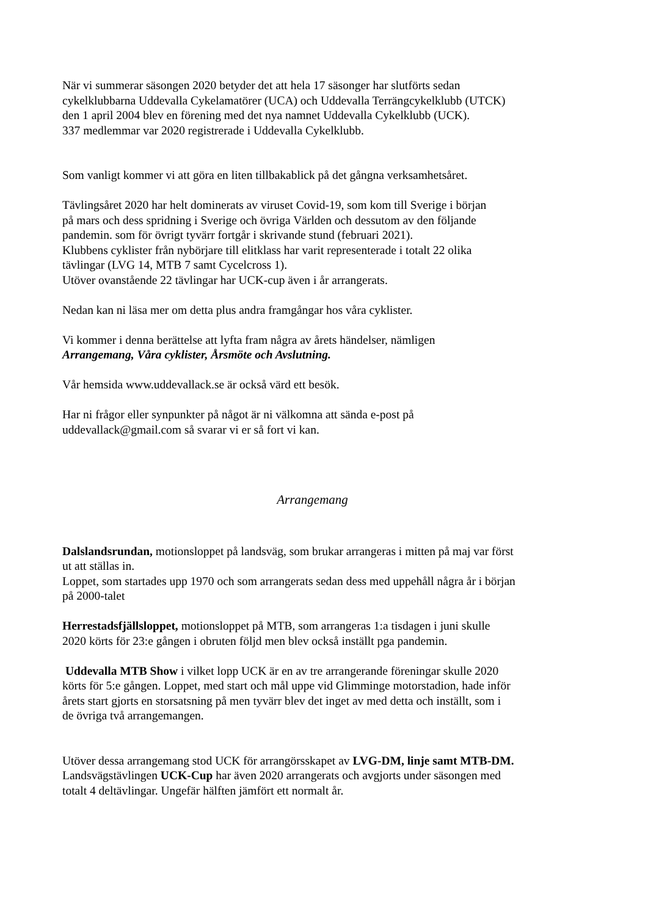När vi summerar säsongen 2020 betyder det att hela 17 säsonger har slutförts sedan
cykelklubbarna Uddevalla Cykelamatörer (UCA) och Uddevalla Terrängcykelklubb (UTCK)
den 1 april 2004 blev en förening med det nya namnet Uddevalla Cykelklubb (UCK).
337 medlemmar var 2020 registrerade i Uddevalla Cykelklubb.
Som vanligt kommer vi att göra en liten tillbakablick på det gångna verksamhetsåret.
Tävlingsåret 2020 har helt dominerats av viruset Covid-19, som kom till Sverige i början
på mars och dess spridning i Sverige och övriga Världen och dessutom av den följande
pandemin. som för övrigt tyvärr fortgår i skrivande stund (februari 2021).
Klubbens cyklister från nybörjare till elitklass har varit representerade i totalt 22 olika
tävlingar (LVG 14, MTB 7 samt Cycelcross 1).
Utöver ovanstående 22 tävlingar har UCK-cup även i år arrangerats.
Nedan kan ni läsa mer om detta plus andra framgångar hos våra cyklister.
Vi kommer i denna berättelse att lyfta fram några av årets händelser, nämligen
Arrangemang, Våra cyklister, Årsmöte och Avslutning.
Vår hemsida www.uddevallack.se är också värd ett besök.
Har ni frågor eller synpunkter på något är ni välkomna att sända e-post på
uddevallack@gmail.com så svarar vi er så fort vi kan.
Arrangemang
Dalslandsrundan, motionsloppet på landsväg, som brukar arrangeras i mitten på maj var först
ut att ställas in.
Loppet, som startades upp 1970 och som arrangerats sedan dess med uppehåll några år i början
på 2000-talet
Herrestadsfjällsloppet, motionsloppet på MTB, som arrangeras 1:a tisdagen i juni skulle
2020 körts för 23:e gången i obruten följd men blev också inställt pga pandemin.
Uddevalla MTB Show i vilket lopp UCK är en av tre arrangerande föreningar skulle 2020
körts för 5:e gången. Loppet, med start och mål uppe vid Glimminge motorstadion, hade inför
årets start gjorts en storsatsning på men tyvärr blev det inget av med detta och inställt, som i
de övriga två arrangemangen.
Utöver dessa arrangemang stod UCK för arrangörsskapet av LVG-DM, linje samt MTB-DM.
Landsvägstävlingen UCK-Cup har även 2020 arrangerats och avgjorts under säsongen med
totalt 4 deltävlingar. Ungefär hälften jämfört ett normalt år.